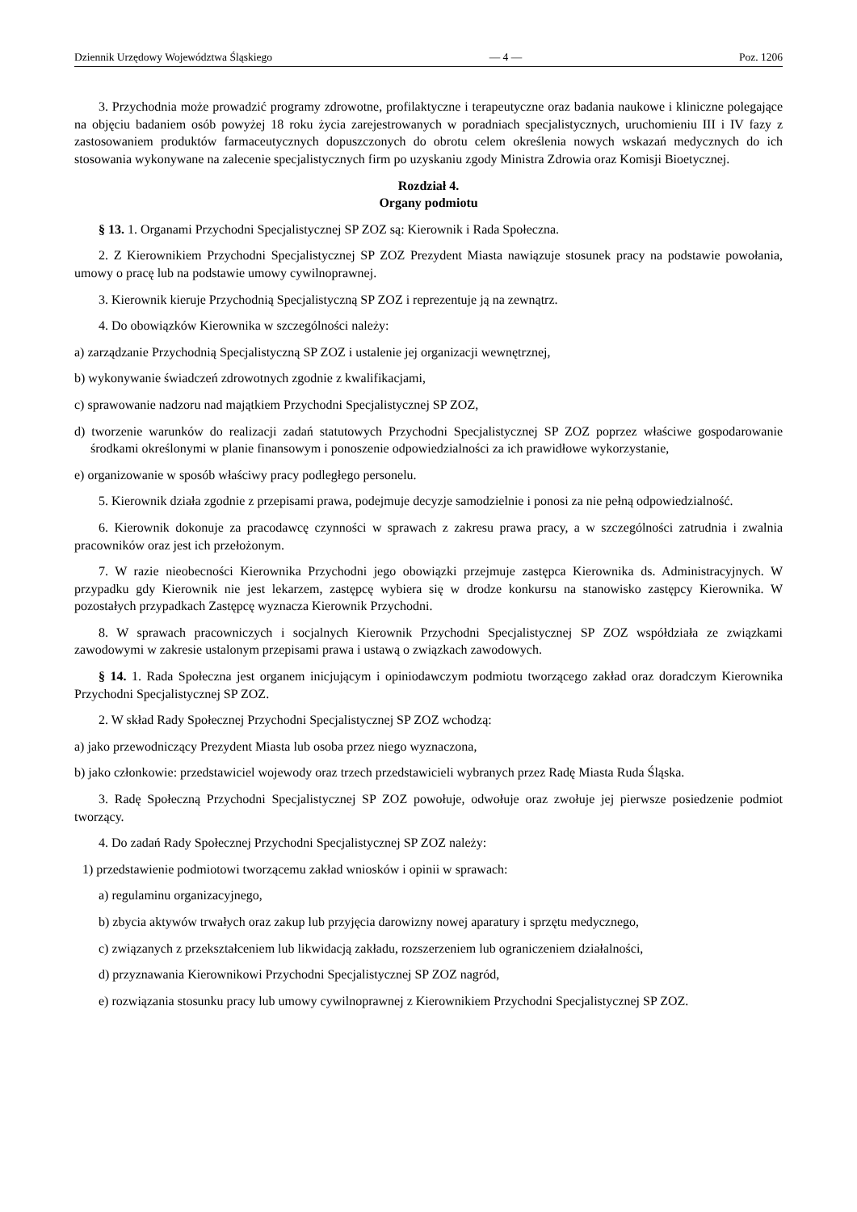Dziennik Urzędowy Województwa Śląskiego — 4 — Poz. 1206
3. Przychodnia może prowadzić programy zdrowotne, profilaktyczne i terapeutyczne oraz badania naukowe i kliniczne polegające na objęciu badaniem osób powyżej 18 roku życia zarejestrowanych w poradniach specjalistycznych, uruchomieniu III i IV fazy z zastosowaniem produktów farmaceutycznych dopuszczonych do obrotu celem określenia nowych wskazań medycznych do ich stosowania wykonywane na zalecenie specjalistycznych firm po uzyskaniu zgody Ministra Zdrowia oraz Komisji Bioetycznej.
Rozdział 4.
Organy podmiotu
§ 13. 1. Organami Przychodni Specjalistycznej SP ZOZ są: Kierownik i Rada Społeczna.
2. Z Kierownikiem Przychodni Specjalistycznej SP ZOZ Prezydent Miasta nawiązuje stosunek pracy na podstawie powołania, umowy o pracę lub na podstawie umowy cywilnoprawnej.
3. Kierownik kieruje Przychodnią Specjalistyczną SP ZOZ i reprezentuje ją na zewnątrz.
4. Do obowiązków Kierownika w szczególności należy:
a) zarządzanie Przychodnią Specjalistyczną SP ZOZ i ustalenie jej organizacji wewnętrznej,
b) wykonywanie świadczeń zdrowotnych zgodnie z kwalifikacjami,
c) sprawowanie nadzoru nad majątkiem Przychodni Specjalistycznej SP ZOZ,
d) tworzenie warunków do realizacji zadań statutowych Przychodni Specjalistycznej SP ZOZ poprzez właściwe gospodarowanie środkami określonymi w planie finansowym i ponoszenie odpowiedzialności za ich prawidłowe wykorzystanie,
e) organizowanie w sposób właściwy pracy podległego personelu.
5. Kierownik działa zgodnie z przepisami prawa, podejmuje decyzje samodzielnie i ponosi za nie pełną odpowiedzialność.
6. Kierownik dokonuje za pracodawcę czynności w sprawach z zakresu prawa pracy, a w szczególności zatrudnia i zwalnia pracowników oraz jest ich przełożonym.
7. W razie nieobecności Kierownika Przychodni jego obowiązki przejmuje zastępca Kierownika ds. Administracyjnych. W przypadku gdy Kierownik nie jest lekarzem, zastępcę wybiera się w drodze konkursu na stanowisko zastępcy Kierownika. W pozostałych przypadkach Zastępcę wyznacza Kierownik Przychodni.
8. W sprawach pracowniczych i socjalnych Kierownik Przychodni Specjalistycznej SP ZOZ współdziała ze związkami zawodowymi w zakresie ustalonym przepisami prawa i ustawą o związkach zawodowych.
§ 14. 1. Rada Społeczna jest organem inicjującym i opiniodawczym podmiotu tworzącego zakład oraz doradczym Kierownika Przychodni Specjalistycznej SP ZOZ.
2. W skład Rady Społecznej Przychodni Specjalistycznej SP ZOZ wchodzą:
a) jako przewodniczący Prezydent Miasta lub osoba przez niego wyznaczona,
b) jako członkowie: przedstawiciel wojewody oraz trzech przedstawicieli wybranych przez Radę Miasta Ruda Śląska.
3. Radę Społeczną Przychodni Specjalistycznej SP ZOZ powołuje, odwołuje oraz zwołuje jej pierwsze posiedzenie podmiot tworzący.
4. Do zadań Rady Społecznej Przychodni Specjalistycznej SP ZOZ należy:
1) przedstawienie podmiotowi tworzącemu zakład wniosków i opinii w sprawach:
a) regulaminu organizacyjnego,
b) zbycia aktywów trwałych oraz zakup lub przyjęcia darowizny nowej aparatury i sprzętu medycznego,
c) związanych z przekształceniem lub likwidacją zakładu, rozszerzeniem lub ograniczeniem działalności,
d) przyznawania Kierownikowi Przychodni Specjalistycznej SP ZOZ nagród,
e) rozwiązania stosunku pracy lub umowy cywilnoprawnej z Kierownikiem Przychodni Specjalistycznej SP ZOZ.